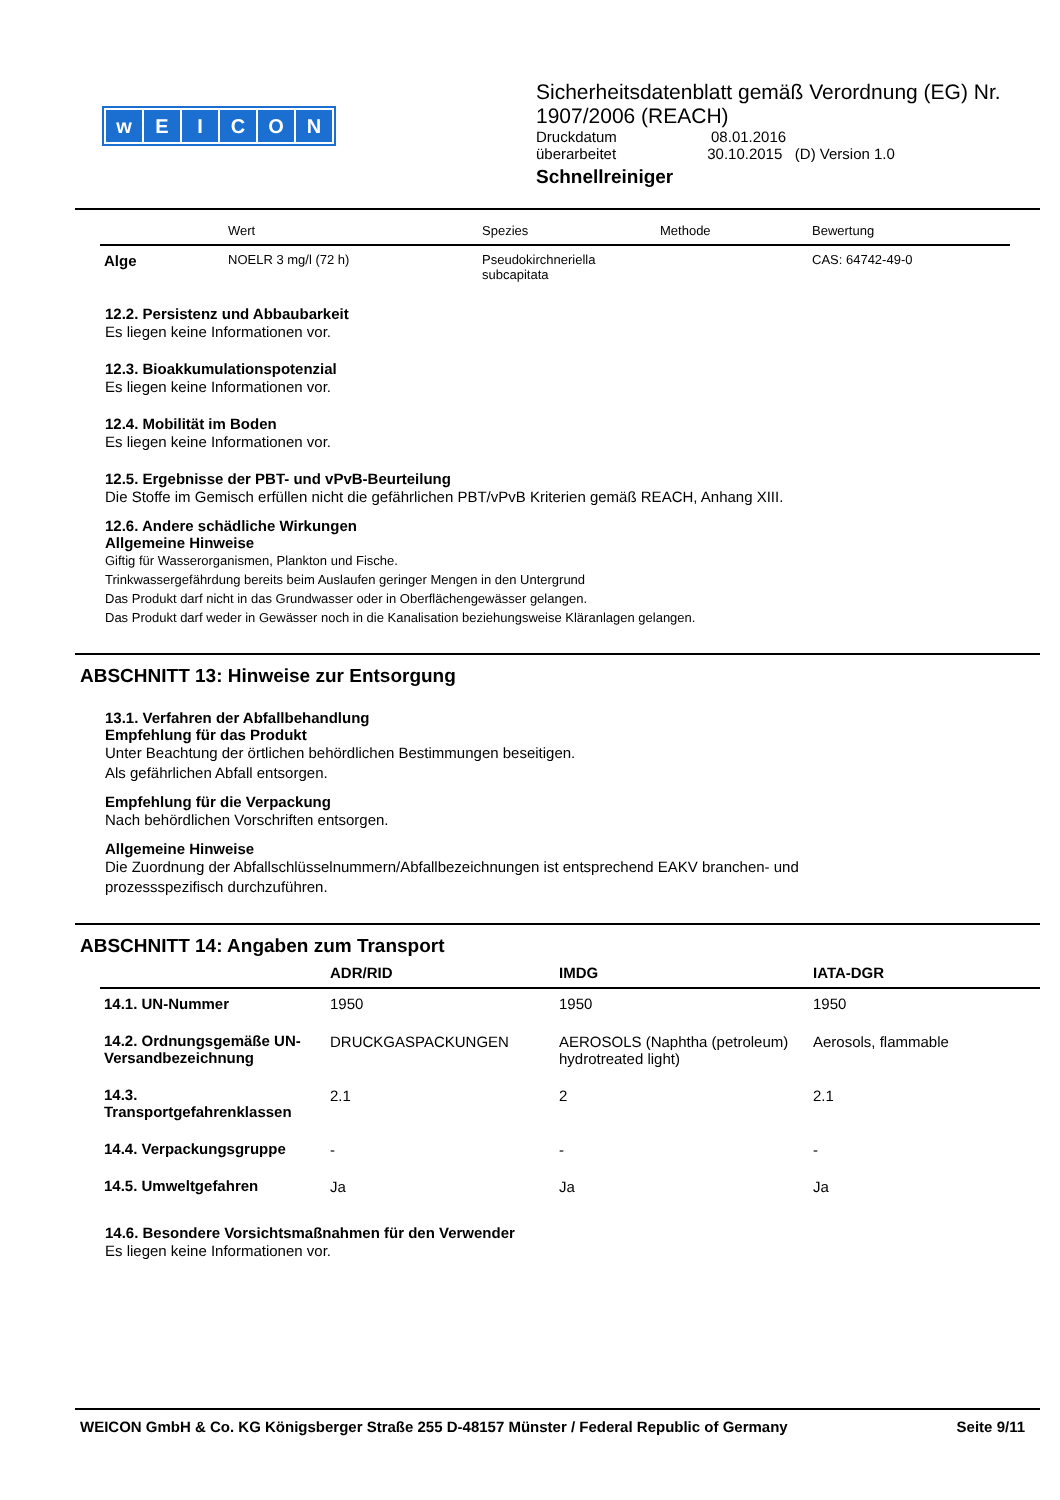wEICON
Sicherheitsdatenblatt gemäß Verordnung (EG) Nr.
1907/2006 (REACH)
Druckdatum 08.01.2016
überarbeitet 30.10.2015 (D) Version 1.0
Schnellreiniger
| | Wert | Spezies | Methode | Bewertung |
| --- | --- | --- | --- | --- |
| Alge | NOELR 3 mg/l (72 h) | Pseudokirchneriella subcapitata | | CAS: 64742-49-0 |
12.2. Persistenz und Abbaubarkeit
Es liegen keine Informationen vor.
12.3. Bioakkumulationspotenzial
Es liegen keine Informationen vor.
12.4. Mobilität im Boden
Es liegen keine Informationen vor.
12.5. Ergebnisse der PBT- und vPvB-Beurteilung
Die Stoffe im Gemisch erfüllen nicht die gefährlichen PBT/vPvB Kriterien gemäß REACH, Anhang XIII.
12.6. Andere schädliche Wirkungen
Allgemeine Hinweise
Giftig für Wasserorganismen, Plankton und Fische.
Trinkwassergefährdung bereits beim Auslaufen geringer Mengen in den Untergrund
Das Produkt darf nicht in das Grundwasser oder in Oberflächengewässer gelangen.
Das Produkt darf weder in Gewässer noch in die Kanalisation beziehungsweise Kläranlagen gelangen.
ABSCHNITT 13: Hinweise zur Entsorgung
13.1. Verfahren der Abfallbehandlung
Empfehlung für das Produkt
Unter Beachtung der örtlichen behördlichen Bestimmungen beseitigen.
Als gefährlichen Abfall entsorgen.
Empfehlung für die Verpackung
Nach behördlichen Vorschriften entsorgen.
Allgemeine Hinweise
Die Zuordnung der Abfallschlüsselnummern/Abfallbezeichnungen ist entsprechend EAKV branchen- und
prozessspezifisch durchzuführen.
ABSCHNITT 14: Angaben zum Transport
| | ADR/RID | IMDG | IATA-DGR |
| --- | --- | --- | --- |
| 14.1. UN-Nummer | 1950 | 1950 | 1950 |
| 14.2. Ordnungsgemäße UN-Versandbezeichnung | DRUCKGASPACKUNGEN | AEROSOLS (Naphtha (petroleum) hydrotreated light) | Aerosols, flammable |
| 14.3. Transportgefahrenklassen | 2.1 | 2 | 2.1 |
| 14.4. Verpackungsgruppe | - | - | - |
| 14.5. Umweltgefahren | Ja | Ja | Ja |
14.6. Besondere Vorsichtsmaßnahmen für den Verwender
Es liegen keine Informationen vor.
WEICON GmbH & Co. KG Königsberger Straße 255 D-48157 Münster / Federal Republic of Germany Seite 9/11